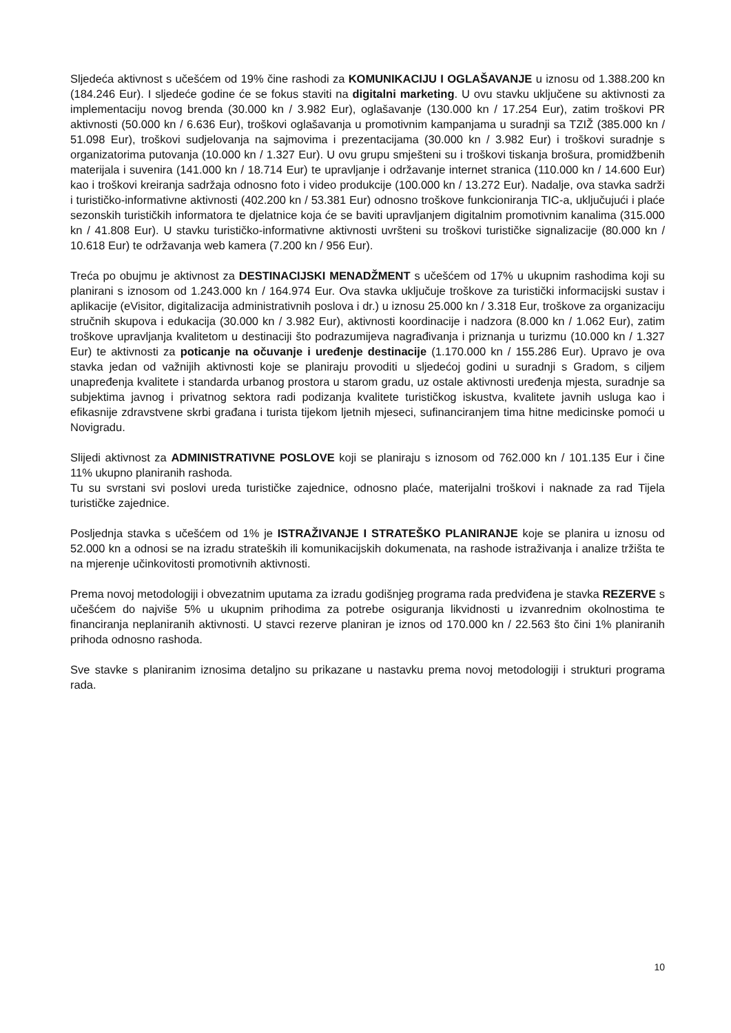Sljedeća aktivnost s učešćem od 19% čine rashodi za KOMUNIKACIJU I OGLAŠAVANJE u iznosu od 1.388.200 kn (184.246 Eur). I sljedeće godine će se fokus staviti na digitalni marketing. U ovu stavku uključene su aktivnosti za implementaciju novog brenda (30.000 kn / 3.982 Eur), oglašavanje (130.000 kn / 17.254 Eur), zatim troškovi PR aktivnosti (50.000 kn / 6.636 Eur), troškovi oglašavanja u promotivnim kampanjama u suradnji sa TZIŽ (385.000 kn / 51.098 Eur), troškovi sudjelovanja na sajmovima i prezentacijama (30.000 kn / 3.982 Eur) i troškovi suradnje s organizatorima putovanja (10.000 kn / 1.327 Eur). U ovu grupu smješteni su i troškovi tiskanja brošura, promidžbenih materijala i suvenira (141.000 kn / 18.714 Eur) te upravljanje i održavanje internet stranica (110.000 kn / 14.600 Eur) kao i troškovi kreiranja sadržaja odnosno foto i video produkcije (100.000 kn / 13.272 Eur). Nadalje, ova stavka sadrži i turističko-informativne aktivnosti (402.200 kn / 53.381 Eur) odnosno troškove funkcioniranja TIC-a, uključujući i plaće sezonskih turističkih informatora te djelatnice koja će se baviti upravljanjem digitalnim promotivnim kanalima (315.000 kn / 41.808 Eur). U stavku turističko-informativne aktivnosti uvršteni su troškovi turističke signalizacije (80.000 kn / 10.618 Eur) te održavanja web kamera (7.200 kn / 956 Eur).
Treća po obujmu je aktivnost za DESTINACIJSKI MENADŽMENT s učešćem od 17% u ukupnim rashodima koji su planirani s iznosom od 1.243.000 kn / 164.974 Eur. Ova stavka uključuje troškove za turistički informacijski sustav i aplikacije (eVisitor, digitalizacija administrativnih poslova i dr.) u iznosu 25.000 kn / 3.318 Eur, troškove za organizaciju stručnih skupova i edukacija (30.000 kn / 3.982 Eur), aktivnosti koordinacije i nadzora (8.000 kn / 1.062 Eur), zatim troškove upravljanja kvalitetom u destinaciji što podrazumijeva nagrađivanja i priznanja u turizmu (10.000 kn / 1.327 Eur) te aktivnosti za poticanje na očuvanje i uređenje destinacije (1.170.000 kn / 155.286 Eur). Upravo je ova stavka jedan od važnijih aktivnosti koje se planiraju provoditi u sljedećoj godini u suradnji s Gradom, s ciljem unapređenja kvalitete i standarda urbanog prostora u starom gradu, uz ostale aktivnosti uređenja mjesta, suradnje sa subjektima javnog i privatnog sektora radi podizanja kvalitete turističkog iskustva, kvalitete javnih usluga kao i efikasnije zdravstvene skrbi građana i turista tijekom ljetnih mjeseci, sufinanciranjem tima hitne medicinske pomoći u Novigradu.
Slijedi aktivnost za ADMINISTRATIVNE POSLOVE koji se planiraju s iznosom od 762.000 kn / 101.135 Eur i čine 11% ukupno planiranih rashoda.
Tu su svrstani svi poslovi ureda turističke zajednice, odnosno plaće, materijalni troškovi i naknade za rad Tijela turističke zajednice.
Posljednja stavka s učešćem od 1% je ISTRAŽIVANJE I STRATEŠKO PLANIRANJE koje se planira u iznosu od 52.000 kn a odnosi se na izradu strateških ili komunikacijskih dokumenata, na rashode istraživanja i analize tržišta te na mjerenje učinkovitosti promotivnih aktivnosti.
Prema novoj metodologiji i obvezatnim uputama za izradu godišnjeg programa rada predviđena je stavka REZERVE s učešćem do najviše 5% u ukupnim prihodima za potrebe osiguranja likvidnosti u izvanrednim okolnostima te financiranja neplaniranih aktivnosti. U stavci rezerve planiran je iznos od 170.000 kn / 22.563 što čini 1% planiranih prihoda odnosno rashoda.
Sve stavke s planiranim iznosima detaljno su prikazane u nastavku prema novoj metodologiji i strukturi programa rada.
10